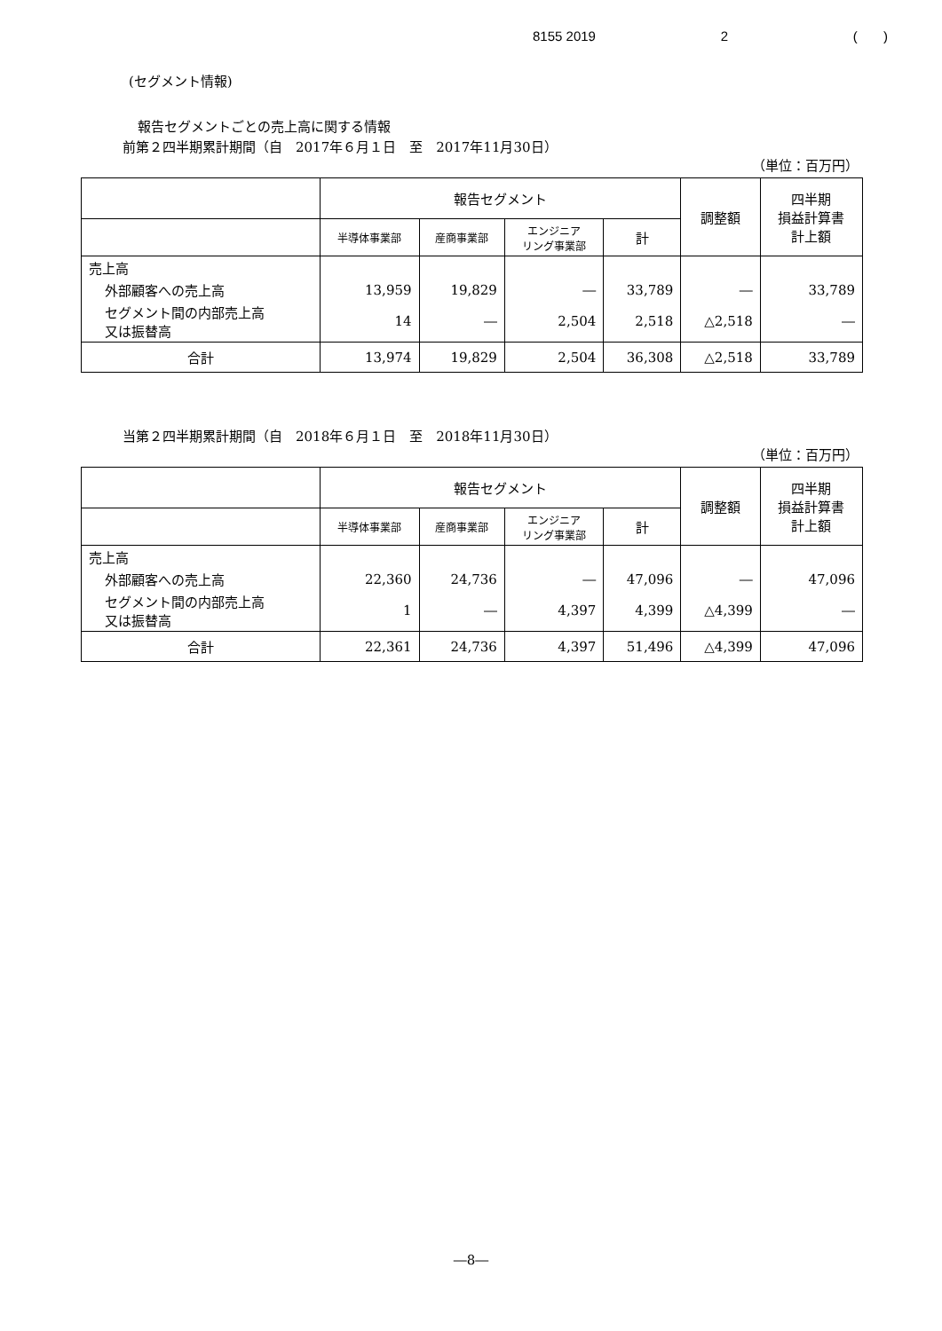8155 2019 2 ( )
(セグメント情報)
報告セグメントごとの売上高に関する情報
前第２四半期累計期間（自　2017年６月１日　至　2017年11月30日）
（単位：百万円）
| | 報告セグメント | | | | 調整額 | 四半期 損益計算書 計上額 |
| --- | --- | --- | --- | --- | --- | --- |
| | 半導体事業部 | 産商事業部 | エンジニア リング事業部 | 計 | | |
| 売上高 | | | | | | |
| 外部顧客への売上高 | 13,959 | 19,829 | ― | 33,789 | ― | 33,789 |
| セグメント間の内部売上高 又は振替高 | 14 | ― | 2,504 | 2,518 | △2,518 | ― |
| 合計 | 13,974 | 19,829 | 2,504 | 36,308 | △2,518 | 33,789 |
当第２四半期累計期間（自　2018年６月１日　至　2018年11月30日）
（単位：百万円）
| | 報告セグメント | | | | 調整額 | 四半期 損益計算書 計上額 |
| --- | --- | --- | --- | --- | --- | --- |
| | 半導体事業部 | 産商事業部 | エンジニア リング事業部 | 計 | | |
| 売上高 | | | | | | |
| 外部顧客への売上高 | 22,360 | 24,736 | ― | 47,096 | ― | 47,096 |
| セグメント間の内部売上高 又は振替高 | 1 | ― | 4,397 | 4,399 | △4,399 | ― |
| 合計 | 22,361 | 24,736 | 4,397 | 51,496 | △4,399 | 47,096 |
―8―